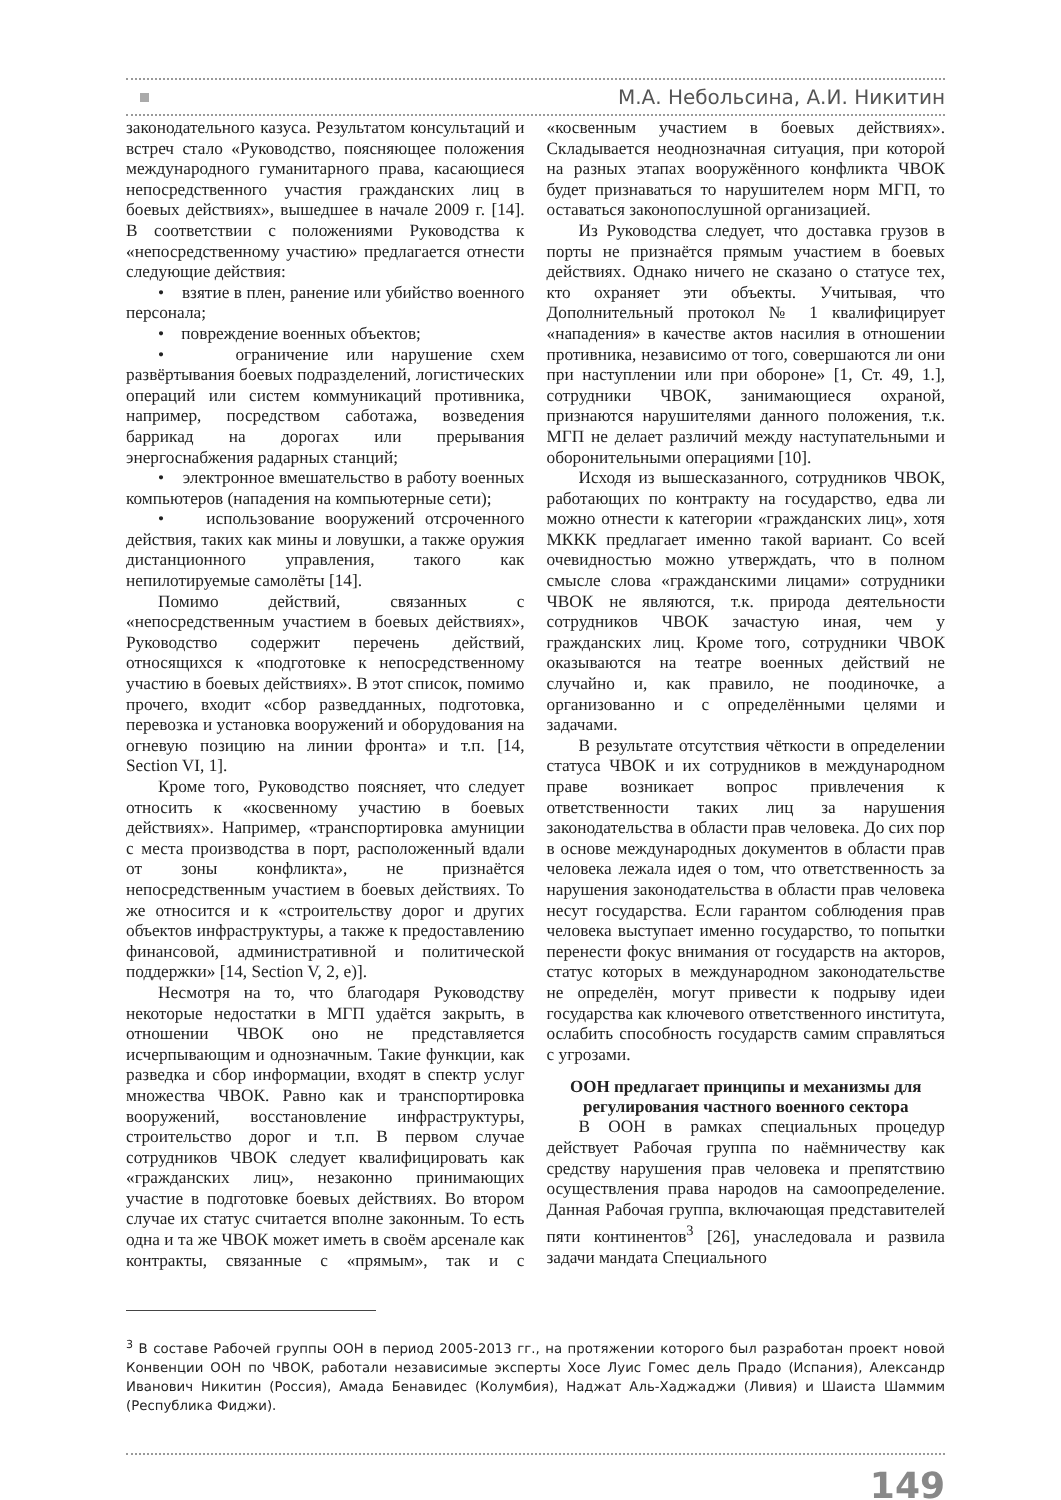М.А. Небольсина, А.И. Никитин
законодательного казуса. Результатом консультаций и встреч стало «Руководство, поясняющее положения международного гуманитарного права, касающиеся непосредственного участия гражданских лиц в боевых действиях», вышедшее в начале 2009 г. [14]. В соответствии с положениями Руководства к «непосредственному участию» предлагается отнести следующие действия:
• взятие в плен, ранение или убийство военного персонала;
• повреждение военных объектов;
• ограничение или нарушение схем развёртывания боевых подразделений, логистических операций или систем коммуникаций противника, например, посредством саботажа, возведения баррикад на дорогах или прерывания энергоснабжения радарных станций;
• электронное вмешательство в работу военных компьютеров (нападения на компьютерные сети);
• использование вооружений отсроченного действия, таких как мины и ловушки, а также оружия дистанционного управления, такого как непилотируемые самолёты [14].
Помимо действий, связанных с «непосредственным участием в боевых действиях», Руководство содержит перечень действий, относящихся к «подготовке к непосредственному участию в боевых действиях». В этот список, помимо прочего, входит «сбор разведданных, подготовка, перевозка и установка вооружений и оборудования на огневую позицию на линии фронта» и т.п. [14, Section VI, 1].
Кроме того, Руководство поясняет, что следует относить к «косвенному участию в боевых действиях». Например, «транспортировка амуниции с места производства в порт, расположенный вдали от зоны конфликта», не признаётся непосредственным участием в боевых действиях. То же относится и к «строительству дорог и других объектов инфраструктуры, а также к предоставлению финансовой, административной и политической поддержки» [14, Section V, 2, e)].
Несмотря на то, что благодаря Руководству некоторые недостатки в МГП удаётся закрыть, в отношении ЧВОК оно не представляется исчерпывающим и однозначным. Такие функции, как разведка и сбор информации, входят в спектр услуг множества ЧВОК. Равно как и транспортировка вооружений, восстановление инфраструктуры, строительство дорог и т.п. В первом случае сотрудников ЧВОК следует квалифицировать как «гражданских лиц», незаконно принимающих участие в подготовке боевых действиях. Во втором случае их статус считается вполне законным. То есть одна и та же ЧВОК может иметь в своём арсенале как контракты, связанные с «прямым», так и с «косвенным участием в боевых действиях». Складывается неоднозначная ситуация, при которой на разных этапах вооружённого конфликта ЧВОК будет признаваться то нарушителем норм МГП, то оставаться законопослушной организацией.
Из Руководства следует, что доставка грузов в порты не признаётся прямым участием в боевых действиях. Однако ничего не сказано о статусе тех, кто охраняет эти объекты. Учитывая, что Дополнительный протокол № 1 квалифицирует «нападения» в качестве актов насилия в отношении противника, независимо от того, совершаются ли они при наступлении или при обороне» [1, Ст. 49, 1.], сотрудники ЧВОК, занимающиеся охраной, признаются нарушителями данного положения, т.к. МГП не делает различий между наступательными и оборонительными операциями [10].
Исходя из вышесказанного, сотрудников ЧВОК, работающих по контракту на государство, едва ли можно отнести к категории «гражданских лиц», хотя МККК предлагает именно такой вариант. Со всей очевидностью можно утверждать, что в полном смысле слова «гражданскими лицами» сотрудники ЧВОК не являются, т.к. природа деятельности сотрудников ЧВОК зачастую иная, чем у гражданских лиц. Кроме того, сотрудники ЧВОК оказываются на театре военных действий не случайно и, как правило, не поодиночке, а организованно и с определёнными целями и задачами.
В результате отсутствия чёткости в определении статуса ЧВОК и их сотрудников в международном праве возникает вопрос привлечения к ответственности таких лиц за нарушения законодательства в области прав человека. До сих пор в основе международных документов в области прав человека лежала идея о том, что ответственность за нарушения законодательства в области прав человека несут государства. Если гарантом соблюдения прав человека выступает именно государство, то попытки перенести фокус внимания от государств на акторов, статус которых в международном законодательстве не определён, могут привести к подрыву идеи государства как ключевого ответственного института, ослабить способность государств самим справляться с угрозами.
ООН предлагает принципы и механизмы для регулирования частного военного сектора
В ООН в рамках специальных процедур действует Рабочая группа по наёмничеству как средству нарушения прав человека и препятствию осуществления права народов на самоопределение. Данная Рабочая группа, включающая представителей пяти континентов<sup>3</sup> [26], унаследовала и развила задачи мандата Специального
<sup>3</sup> В составе Рабочей группы ООН в период 2005-2013 гг., на протяжении которого был разработан проект новой Конвенции ООН по ЧВОК, работали независимые эксперты Хосе Луис Гомес дель Прадо (Испания), Александр Иванович Никитин (Россия), Амада Бенавидес (Колумбия), Наджат Аль-Хаджаджи (Ливия) и Шаиста Шаммим (Республика Фиджи).
149